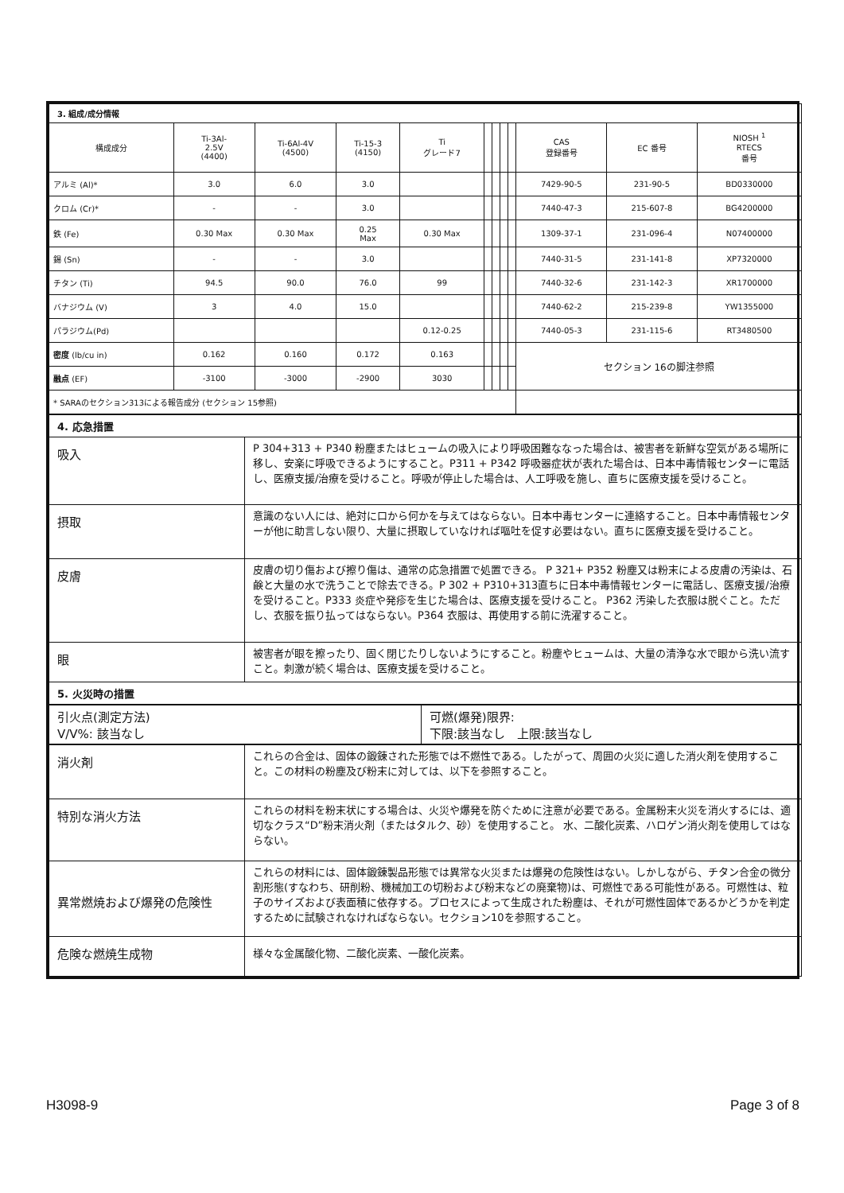| 3. 組成/成分情報 | | | | | | | | | | | |
| 構成成分 | Ti-3Al- 2.5V (4400) | Ti-6Al-4V (4500) | Ti-15-3 (4150) | Ti グレード7 | | | | | CAS 登録番号 | EC 番号 | NIOSH <sup>1</sup> RTECS 番号 |
| アルミ (Al)* | 3.0 | 6.0 | 3.0 | | | | | | 7429-90-5 | 231-90-5 | BD0330000 |
| クロム (Cr)* | - | - | 3.0 | | | | | | 7440-47-3 | 215-607-8 | BG4200000 |
| 鉄 (Fe) | 0.30 Max | 0.30 Max | 0.25 Max | 0.30 Max | | | | | 1309-37-1 | 231-096-4 | N07400000 |
| 錫 (Sn) | - | - | 3.0 | | | | | | 7440-31-5 | 231-141-8 | XP7320000 |
| チタン (Ti) | 94.5 | 90.0 | 76.0 | 99 | | | | | 7440-32-6 | 231-142-3 | XR1700000 |
| バナジウム (V) | 3 | 4.0 | 15.0 | | | | | | 7440-62-2 | 215-239-8 | YW1355000 |
| パラジウム(Pd) | | | | 0.12-0.25 | | | | | 7440-05-3 | 231-115-6 | RT3480500 |
| 密度 (lb/cu in) | 0.162 | 0.160 | 0.172 | 0.163 | | | | | セクション 16の脚注参照 | | |
| 融点 (EF) | -3100 | -3000 | -2900 | 3030 | | | | | | | |
| * SARAのセクション313による報告成分 (セクション 15参照) | | | | | | | | | | | |
| 4. 応急措置 | |
| 吸入 | P 304+313 + P340 粉塵またはヒュームの吸入により呼吸困難ななった場合は、被害者を新鮮な空気がある場所に移し、安楽に呼吸できるようにすること。P311 + P342 呼吸器症状が表れた場合は、日本中毒情報センターに電話し、医療支援/治療を受けること。呼吸が停止した場合は、人工呼吸を施し、直ちに医療支援を受けること。 |
| 摂取 | 意識のない人には、絶対に口から何かを与えてはならない。日本中毒センターに連絡すること。日本中毒情報センターが他に助言しない限り、大量に摂取していなければ嘔吐を促す必要はない。直ちに医療支援を受けること。 |
| 皮膚 | 皮膚の切り傷および擦り傷は、通常の応急措置で処置できる。 P 321+ P352 粉塵又は粉末による皮膚の汚染は、石鹸と大量の水で洗うことで除去できる。P 302 + P310+313直ちに日本中毒情報センターに電話し、医療支援/治療を受けること。P333 炎症や発疹を生じた場合は、医療支援を受けること。 P362 汚染した衣服は脱ぐこと。ただし、衣服を振り払ってはならない。P364 衣服は、再使用する前に洗濯すること。 |
| 眼 | 被害者が眼を擦ったり、固く閉じたりしないようにすること。粉塵やヒュームは、大量の清浄な水で眼から洗い流すこと。刺激が続く場合は、医療支援を受けること。 |
| 5. 火災時の措置 | |
| 引火点(測定方法) V/V%: 該当なし | 可燃(爆発)限界: 下限:該当なし 上限:該当なし |
| 消火剤 | これらの合金は、固体の鍛錬された形態では不燃性である。したがって、周囲の火災に適した消火剤を使用すること。この材料の粉塵及び粉末に対しては、以下を参照すること。 |
| 特別な消火方法 | これらの材料を粉末状にする場合は、火災や爆発を防ぐために注意が必要である。金属粉末火災を消火するには、適切なクラス“D”粉末消火剤（またはタルク、砂）を使用すること。 水、二酸化炭素、ハロゲン消火剤を使用してはならない。 |
| 異常燃焼および爆発の危険性 | これらの材料には、固体鍛錬製品形態では異常な火災または爆発の危険性はない。しかしながら、チタン合金の微分割形態(すなわち、研削粉、機械加工の切粉および粉末などの廃棄物)は、可燃性である可能性がある。可燃性は、粒子のサイズおよび表面積に依存する。プロセスによって生成された粉塵は、それが可燃性固体であるかどうかを判定するために試験されなければならない。セクション10を参照すること。 |
| 危険な燃焼生成物 | 様々な金属酸化物、二酸化炭素、一酸化炭素。 |
H3098-9 Page 3 of 8